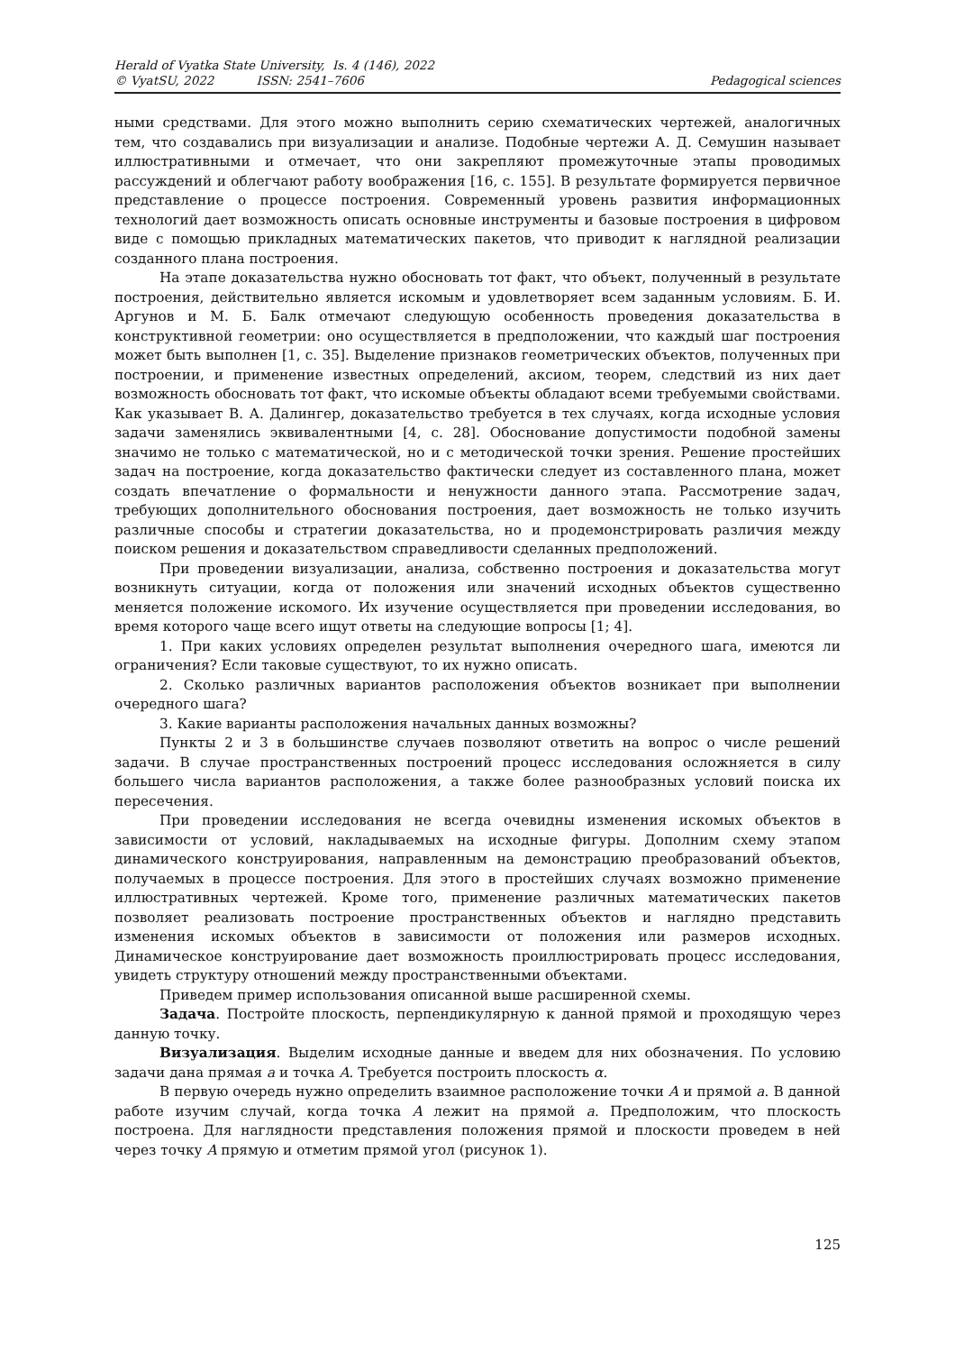Herald of Vyatka State University, Is. 4 (146), 2022
© VyatSU, 2022 ISSN: 2541–7606
Pedagogical sciences
ными средствами. Для этого можно выполнить серию схематических чертежей, аналогичных тем, что создавались при визуализации и анализе. Подобные чертежи А. Д. Семушин называет иллюстративными и отмечает, что они закрепляют промежуточные этапы проводимых рассуждений и облегчают работу воображения [16, с. 155]. В результате формируется первичное представление о процессе построения. Современный уровень развития информационных технологий дает возможность описать основные инструменты и базовые построения в цифровом виде с помощью прикладных математических пакетов, что приводит к наглядной реализации созданного плана построения.
На этапе доказательства нужно обосновать тот факт, что объект, полученный в результате построения, действительно является искомым и удовлетворяет всем заданным условиям. Б. И. Аргунов и М. Б. Балк отмечают следующую особенность проведения доказательства в конструктивной геометрии: оно осуществляется в предположении, что каждый шаг построения может быть выполнен [1, с. 35]. Выделение признаков геометрических объектов, полученных при построении, и применение известных определений, аксиом, теорем, следствий из них дает возможность обосновать тот факт, что искомые объекты обладают всеми требуемыми свойствами. Как указывает В. А. Далингер, доказательство требуется в тех случаях, когда исходные условия задачи заменялись эквивалентными [4, с. 28]. Обоснование допустимости подобной замены значимо не только с математической, но и с методической точки зрения. Решение простейших задач на построение, когда доказательство фактически следует из составленного плана, может создать впечатление о формальности и ненужности данного этапа. Рассмотрение задач, требующих дополнительного обоснования построения, дает возможность не только изучить различные способы и стратегии доказательства, но и продемонстрировать различия между поиском решения и доказательством справедливости сделанных предположений.
При проведении визуализации, анализа, собственно построения и доказательства могут возникнуть ситуации, когда от положения или значений исходных объектов существенно меняется положение искомого. Их изучение осуществляется при проведении исследования, во время которого чаще всего ищут ответы на следующие вопросы [1; 4].
1. При каких условиях определен результат выполнения очередного шага, имеются ли ограничения? Если таковые существуют, то их нужно описать.
2. Сколько различных вариантов расположения объектов возникает при выполнении очередного шага?
3. Какие варианты расположения начальных данных возможны?
Пункты 2 и 3 в большинстве случаев позволяют ответить на вопрос о числе решений задачи. В случае пространственных построений процесс исследования осложняется в силу большего числа вариантов расположения, а также более разнообразных условий поиска их пересечения.
При проведении исследования не всегда очевидны изменения искомых объектов в зависимости от условий, накладываемых на исходные фигуры. Дополним схему этапом динамического конструирования, направленным на демонстрацию преобразований объектов, получаемых в процессе построения. Для этого в простейших случаях возможно применение иллюстративных чертежей. Кроме того, применение различных математических пакетов позволяет реализовать построение пространственных объектов и наглядно представить изменения искомых объектов в зависимости от положения или размеров исходных. Динамическое конструирование дает возможность проиллюстрировать процесс исследования, увидеть структуру отношений между пространственными объектами.
Приведем пример использования описанной выше расширенной схемы.
Задача. Постройте плоскость, перпендикулярную к данной прямой и проходящую через данную точку.
Визуализация. Выделим исходные данные и введем для них обозначения. По условию задачи дана прямая a и точка A. Требуется построить плоскость α.
В первую очередь нужно определить взаимное расположение точки A и прямой a. В данной работе изучим случай, когда точка A лежит на прямой a. Предположим, что плоскость построена. Для наглядности представления положения прямой и плоскости проведем в ней через точку A прямую и отметим прямой угол (рисунок 1).
125